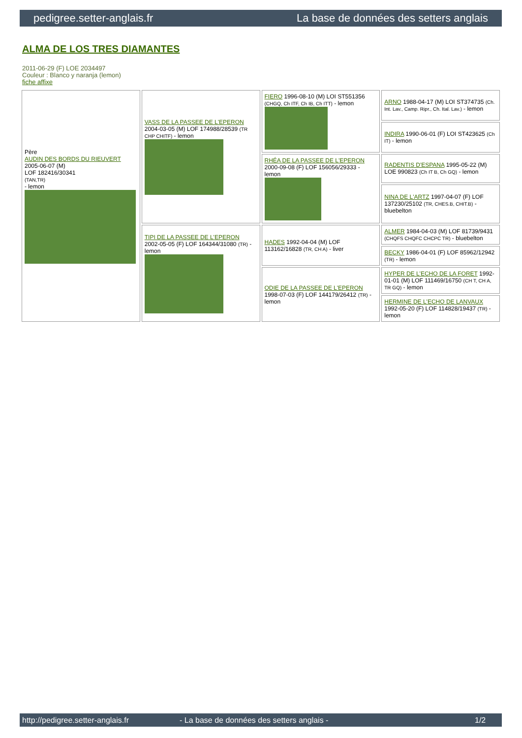pedigree.setter-anglais.fr La base de données des setters anglais
ALMA DE LOS TRES DIAMANTES
2011-06-29 (F) LOE 2034497
Couleur : Blanco y naranja (lemon)
fiche affixe
| Père AUDIN DES BORDS DU RIEUVERT 2005-06-07 (M) LOF 182416/30341 (TAN,TR) - lemon | VASS DE LA PASSEE DE L'EPERON 2004-03-05 (M) LOF 174988/28539 (TR CHP CHITF) - lemon | FIERO 1996-08-10 (M) LOI ST551356 (CHGQ, Ch ITF, Ch IB, Ch ITT) - lemon | ARNO 1988-04-17 (M) LOI ST374735 (Ch. Int. Lav., Camp. Ripr., Ch. Ital. Lav.) - lemon |
| | | | INDIRA 1990-06-01 (F) LOI ST423625 (Ch IT) - lemon |
| | | RHÉA DE LA PASSEE DE L'EPERON 2000-09-08 (F) LOF 156056/29333 - lemon | RADENTIS D'ESPANA 1995-05-22 (M) LOE 990823 (Ch IT B, Ch GQ) - lemon |
| | | | NINA DE L'ARTZ 1997-04-07 (F) LOF 137230/25102 (TR, CHES.B, CHIT.B) - bluebelton |
| | TIPI DE LA PASSEE DE L'EPERON 2002-05-05 (F) LOF 164344/31080 (TR) - lemon | HADES 1992-04-04 (M) LOF 113162/16828 (TR, CH A) - liver | ALMER 1984-04-03 (M) LOF 81739/9431 (CHQFS CHQFC CHCPC TR) - bluebelton |
| | | | BECKY 1986-04-01 (F) LOF 85962/12942 (TR) - lemon |
| | | ODIE DE LA PASSEE DE L'EPERON 1998-07-03 (F) LOF 144179/26412 (TR) - lemon | HYPER DE L'ECHO DE LA FORET 1992-01-01 (M) LOF 111469/16750 (CH T, CH A, TR GQ) - lemon |
| | | | HERMINE DE L'ECHO DE LANVAUX 1992-05-20 (F) LOF 114828/19437 (TR) - lemon |
http://pedigree.setter-anglais.fr - La base de données des setters anglais - 1/2